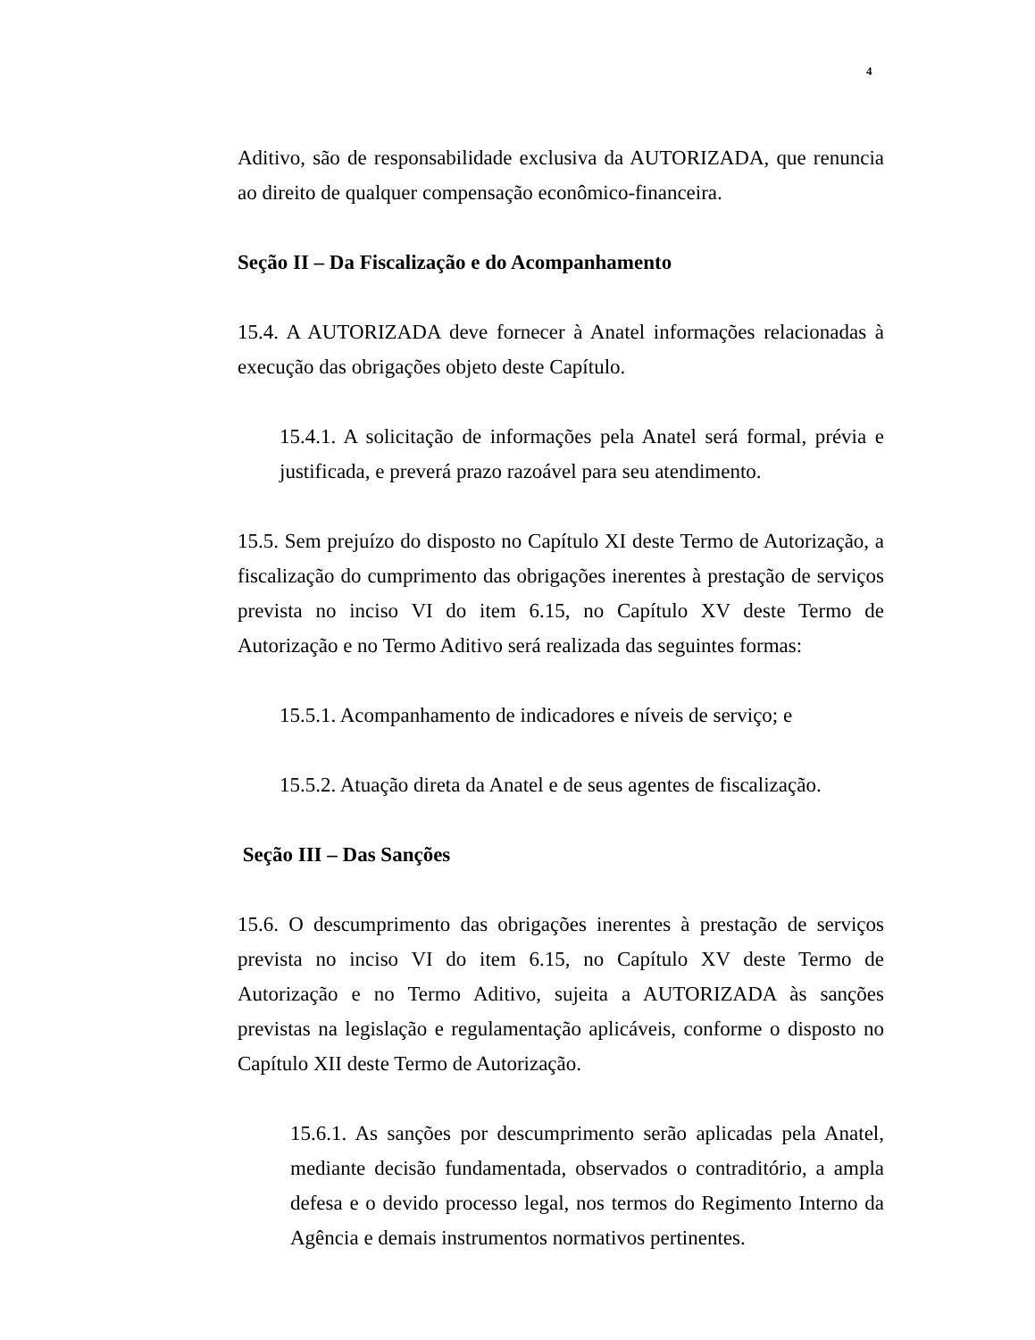4
Aditivo, são de responsabilidade exclusiva da AUTORIZADA, que renuncia ao direito de qualquer compensação econômico-financeira.
Seção II – Da Fiscalização e do Acompanhamento
15.4. A AUTORIZADA deve fornecer à Anatel informações relacionadas à execução das obrigações objeto deste Capítulo.
15.4.1. A solicitação de informações pela Anatel será formal, prévia e justificada, e preverá prazo razoável para seu atendimento.
15.5. Sem prejuízo do disposto no Capítulo XI deste Termo de Autorização, a fiscalização do cumprimento das obrigações inerentes à prestação de serviços prevista no inciso VI do item 6.15, no Capítulo XV deste Termo de Autorização e no Termo Aditivo será realizada das seguintes formas:
15.5.1. Acompanhamento de indicadores e níveis de serviço; e
15.5.2. Atuação direta da Anatel e de seus agentes de fiscalização.
Seção III – Das Sanções
15.6. O descumprimento das obrigações inerentes à prestação de serviços prevista no inciso VI do item 6.15, no Capítulo XV deste Termo de Autorização e no Termo Aditivo, sujeita a AUTORIZADA às sanções previstas na legislação e regulamentação aplicáveis, conforme o disposto no Capítulo XII deste Termo de Autorização.
15.6.1. As sanções por descumprimento serão aplicadas pela Anatel, mediante decisão fundamentada, observados o contraditório, a ampla defesa e o devido processo legal, nos termos do Regimento Interno da Agência e demais instrumentos normativos pertinentes.